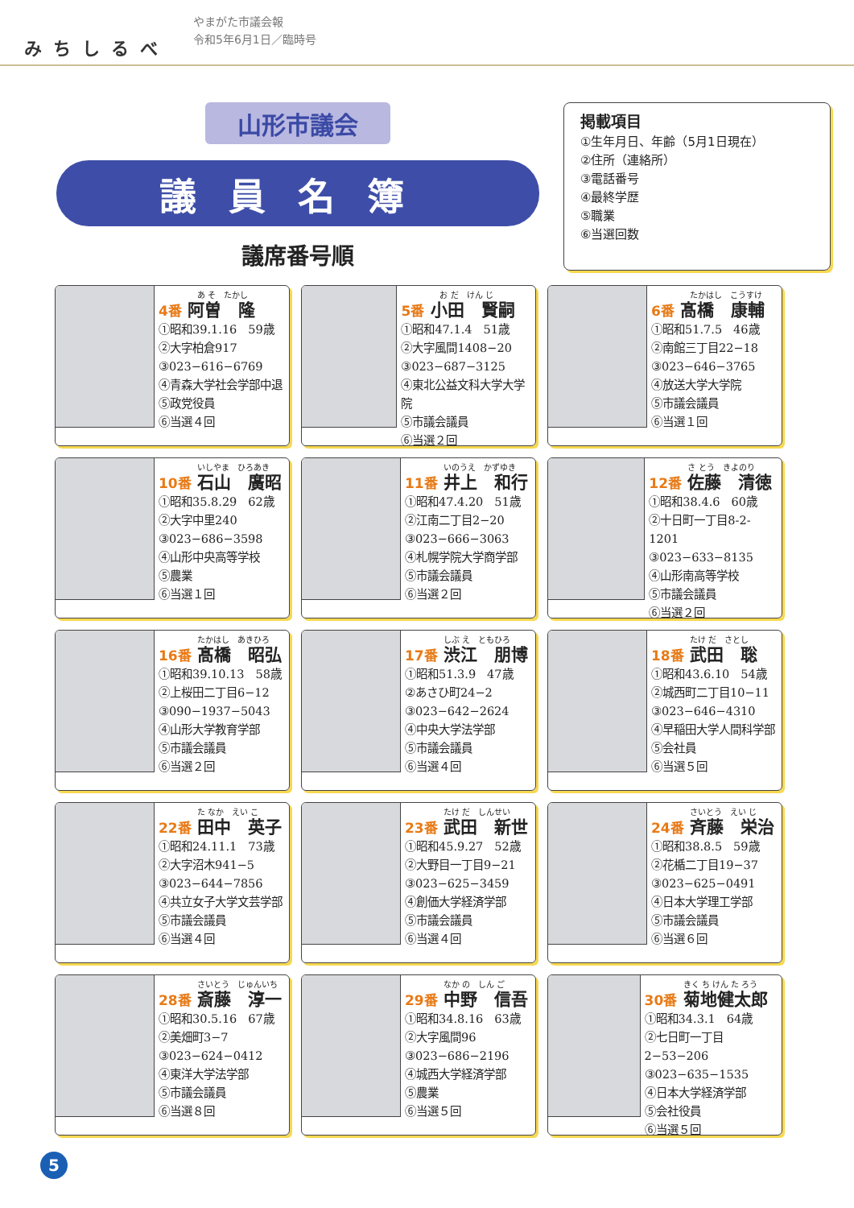みちしるべ
やまがた市議会報
令和5年6月1日／臨時号
山形市議会
議員名簿
議席番号順
掲載項目
①生年月日、年齢（5月1日現在）
②住所（連絡所）
③電話番号
④最終学歴
⑤職業
⑥当選回数
あ そ　たかし
4番 阿曽　隆
①昭和39.1.16　59歳
②大字柏倉917
③023−616−6769
④青森大学社会学部中退
⑤政党役員
⑥当選４回
お だ　けん じ
5番 小田　賢嗣
①昭和47.1.4　51歳
②大字風間1408−20
③023−687−3125
④東北公益文科大学大学院
⑤市議会議員
⑥当選２回
たかはし　こうすけ
6番 髙橋　康輔
①昭和51.7.5　46歳
②南館三丁目22−18
③023−646−3765
④放送大学大学院
⑤市議会議員
⑥当選１回
いしやま　ひろあき
10番 石山　廣昭
①昭和35.8.29　62歳
②大字中里240
③023−686−3598
④山形中央高等学校
⑤農業
⑥当選１回
いのうえ　かずゆき
11番 井上　和行
①昭和47.4.20　51歳
②江南二丁目2−20
③023−666−3063
④札幌学院大学商学部
⑤市議会議員
⑥当選２回
さ とう　きよのり
12番 佐藤　清徳
①昭和38.4.6　60歳
②十日町一丁目8-2-1201
③023−633−8135
④山形南高等学校
⑤市議会議員
⑥当選２回
たかはし　あきひろ
16番 髙橋　昭弘
①昭和39.10.13　58歳
②上桜田二丁目6−12
③090−1937−5043
④山形大学教育学部
⑤市議会議員
⑥当選２回
しぶ え　ともひろ
17番 渋江　朋博
①昭和51.3.9　47歳
②あさひ町24−2
③023−642−2624
④中央大学法学部
⑤市議会議員
⑥当選４回
たけ だ　さとし
18番 武田　聡
①昭和43.6.10　54歳
②城西町二丁目10−11
③023−646−4310
④早稲田大学人間科学部
⑤会社員
⑥当選５回
た なか　えい こ
22番 田中　英子
①昭和24.11.1　73歳
②大字沼木941−5
③023−644−7856
④共立女子大学文芸学部
⑤市議会議員
⑥当選４回
たけ だ　しんせい
23番 武田　新世
①昭和45.9.27　52歳
②大野目一丁目9−21
③023−625−3459
④創価大学経済学部
⑤市議会議員
⑥当選４回
さいとう　えい じ
24番 斉藤　栄治
①昭和38.8.5　59歳
②花楯二丁目19−37
③023−625−0491
④日本大学理工学部
⑤市議会議員
⑥当選６回
さいとう　じゅんいち
28番 斎藤　淳一
①昭和30.5.16　67歳
②美畑町3−7
③023−624−0412
④東洋大学法学部
⑤市議会議員
⑥当選８回
なか の　しん ご
29番 中野　信吾
①昭和34.8.16　63歳
②大字風間96
③023−686−2196
④城西大学経済学部
⑤農業
⑥当選５回
きく ち けん た ろう
30番 菊地健太郎
①昭和34.3.1　64歳
②七日町一丁目2−53−206
③023−635−1535
④日本大学経済学部
⑤会社役員
⑥当選５回
5